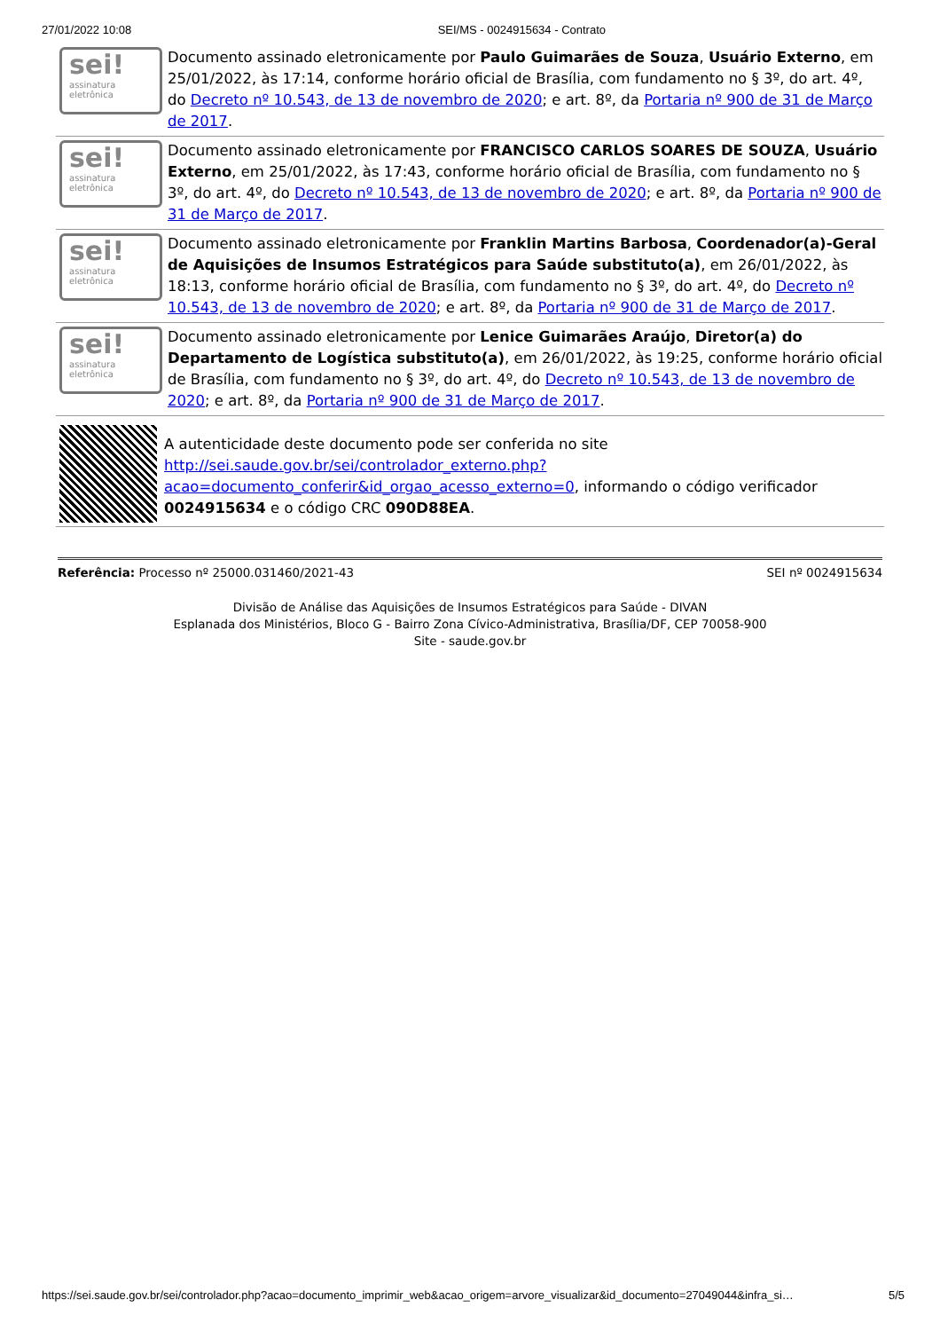27/01/2022 10:08 SEI/MS - 0024915634 - Contrato
sei!
assinatura
eletrônica
Documento assinado eletronicamente por Paulo Guimarães de Souza, Usuário Externo, em 25/01/2022, às 17:14, conforme horário oficial de Brasília, com fundamento no § 3º, do art. 4º, do Decreto nº 10.543, de 13 de novembro de 2020; e art. 8º, da Portaria nº 900 de 31 de Março de 2017.
sei!
assinatura
eletrônica
Documento assinado eletronicamente por FRANCISCO CARLOS SOARES DE SOUZA, Usuário Externo, em 25/01/2022, às 17:43, conforme horário oficial de Brasília, com fundamento no § 3º, do art. 4º, do Decreto nº 10.543, de 13 de novembro de 2020; e art. 8º, da Portaria nº 900 de 31 de Março de 2017.
sei!
assinatura
eletrônica
Documento assinado eletronicamente por Franklin Martins Barbosa, Coordenador(a)-Geral de Aquisições de Insumos Estratégicos para Saúde substituto(a), em 26/01/2022, às 18:13, conforme horário oficial de Brasília, com fundamento no § 3º, do art. 4º, do Decreto nº 10.543, de 13 de novembro de 2020; e art. 8º, da Portaria nº 900 de 31 de Março de 2017.
sei!
assinatura
eletrônica
Documento assinado eletronicamente por Lenice Guimarães Araújo, Diretor(a) do Departamento de Logística substituto(a), em 26/01/2022, às 19:25, conforme horário oficial de Brasília, com fundamento no § 3º, do art. 4º, do Decreto nº 10.543, de 13 de novembro de 2020; e art. 8º, da Portaria nº 900 de 31 de Março de 2017.
A autenticidade deste documento pode ser conferida no site http://sei.saude.gov.br/sei/controlador_externo.php?acao=documento_conferir&id_orgao_acesso_externo=0, informando o código verificador 0024915634 e o código CRC 090D88EA.
Referência: Processo nº 25000.031460/2021-43 SEI nº 0024915634
Divisão de Análise das Aquisições de Insumos Estratégicos para Saúde - DIVAN
Esplanada dos Ministérios, Bloco G - Bairro Zona Cívico-Administrativa, Brasília/DF, CEP 70058-900
Site - saude.gov.br
https://sei.saude.gov.br/sei/controlador.php?acao=documento_imprimir_web&acao_origem=arvore_visualizar&id_documento=27049044&infra_si… 5/5